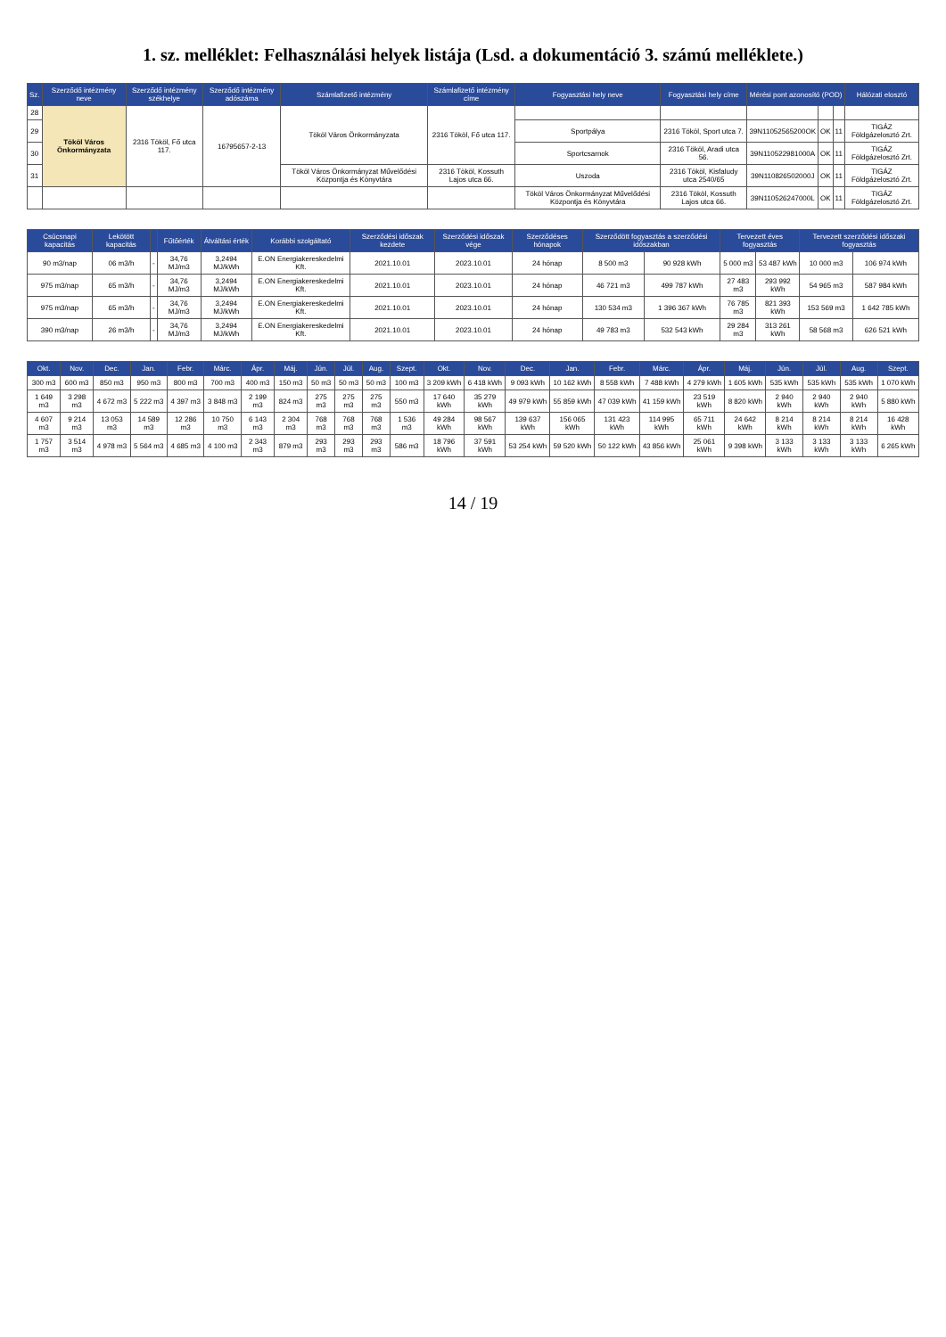1. sz. melléklet: Felhasználási helyek listája (Lsd. a dokumentáció 3. számú melléklete.)
| Sz. | Szerződő intézmény neve | Szerződő intézmény székhelye | Szerződő intézmény adószáma | Számlafizető intézmény | Számlafizető intézmény címe | Fogyasztási hely neve | Fogyasztási hely címe | Mérési pont azonosító (POD) | | | Hálózati elosztó |
| --- | --- | --- | --- | --- | --- | --- | --- | --- | --- | --- | --- |
| 28 | Tököl Város Önkormányzata | 2316 Tököl, Fő utca 117. | 16795657-2-13 | Tököl Város Önkormányzata | 2316 Tököl, Fő utca 117. | | | | | | |
| 29 | | | | | | Sportpálya | 2316 Tököl, Sport utca 7. | 39N11052565200OK | OK | 11 | TIGÁZ Földgázelosztó Zrt. |
| 30 | | | | | | Sportcsarnok | 2316 Tököl, Aradi utca 56. | 39N110522981000A | OK | 11 | TIGÁZ Földgázelosztó Zrt. |
| 31 | | | | Tököl Város Önkormányzat Művelődési Központja és Könyvtára | 2316 Tököl, Kossuth Lajos utca 66. | Uszoda | 2316 Tököl, Kisfaludy utca 2540/65 | 39N110826502000J | OK | 11 | TIGÁZ Földgázelosztó Zrt. |
| | | | | | | Tököl Város Önkormányzat Művelődési Központja és Könyvtára | 2316 Tököl, Kossuth Lajos utca 66. | 39N110526247000L | OK | 11 | TIGÁZ Földgázelosztó Zrt. |
| Csúcsnapi kapacitás | Lekötött kapacitás | | Fűtőérték | Átváltási érték | Korábbi szolgáltató | Szerződési időszak kezdete | Szerződési időszak vége | Szerződéses hónapok | Szerződött fogyasztás a szerződési időszakban | | Tervezett éves fogyasztás | | Tervezett szerződési időszaki fogyasztás | |
| --- | --- | --- | --- | --- | --- | --- | --- | --- | --- | --- | --- | --- | --- | --- |
| 90 m3/nap | 06 m3/h | - | 34,76 MJ/m3 | 3,2494 MJ/kWh | E.ON Energiakereskedelmi Kft. | 2021.10.01 | 2023.10.01 | 24 hónap | 8 500 m3 | 90 928 kWh | 5 000 m3 | 53 487 kWh | 10 000 m3 | 106 974 kWh |
| 975 m3/nap | 65 m3/h | - | 34,76 MJ/m3 | 3,2494 MJ/kWh | E.ON Energiakereskedelmi Kft. | 2021.10.01 | 2023.10.01 | 24 hónap | 46 721 m3 | 499 787 kWh | 27 483 m3 | 293 992 kWh | 54 965 m3 | 587 984 kWh |
| 975 m3/nap | 65 m3/h | - | 34,76 MJ/m3 | 3,2494 MJ/kWh | E.ON Energiakereskedelmi Kft. | 2021.10.01 | 2023.10.01 | 24 hónap | 130 534 m3 | 1 396 367 kWh | 76 785 m3 | 821 393 kWh | 153 569 m3 | 1 642 785 kWh |
| 390 m3/nap | 26 m3/h | - | 34,76 MJ/m3 | 3,2494 MJ/kWh | E.ON Energiakereskedelmi Kft. | 2021.10.01 | 2023.10.01 | 24 hónap | 49 783 m3 | 532 543 kWh | 29 284 m3 | 313 261 kWh | 58 568 m3 | 626 521 kWh |
| Okt. | Nov. | Dec. | Jan. | Febr. | Márc. | Ápr. | Máj. | Jún. | Júl. | Aug. | Szept. | Okt. | Nov. | Dec. | Jan. | Febr. | Márc. | Ápr. | Máj. | Jún. | Júl. | Aug. | Szept. |
| --- | --- | --- | --- | --- | --- | --- | --- | --- | --- | --- | --- | --- | --- | --- | --- | --- | --- | --- | --- | --- | --- | --- | --- |
| 300 m3 | 600 m3 | 850 m3 | 950 m3 | 800 m3 | 700 m3 | 400 m3 | 150 m3 | 50 m3 | 50 m3 | 50 m3 | 100 m3 | 3 209 kWh | 6 418 kWh | 9 093 kWh | 10 162 kWh | 8 558 kWh | 7 488 kWh | 4 279 kWh | 1 605 kWh | 535 kWh | 535 kWh | 535 kWh | 1 070 kWh |
| 1 649 m3 | 3 298 m3 | 4 672 m3 | 5 222 m3 | 4 397 m3 | 3 848 m3 | 2 199 m3 | 824 m3 | 275 m3 | 275 m3 | 275 m3 | 550 m3 | 17 640 kWh | 35 279 kWh | 49 979 kWh | 55 859 kWh | 47 039 kWh | 41 159 kWh | 23 519 kWh | 8 820 kWh | 2 940 kWh | 2 940 kWh | 2 940 kWh | 5 880 kWh |
| 4 607 m3 | 9 214 m3 | 13 053 m3 | 14 589 m3 | 12 286 m3 | 10 750 m3 | 6 143 m3 | 2 304 m3 | 768 m3 | 768 m3 | 768 m3 | 1 536 m3 | 49 284 kWh | 98 567 kWh | 139 637 kWh | 156 065 kWh | 131 423 kWh | 114 995 kWh | 65 711 kWh | 24 642 kWh | 8 214 kWh | 8 214 kWh | 8 214 kWh | 16 428 kWh |
| 1 757 m3 | 3 514 m3 | 4 978 m3 | 5 564 m3 | 4 685 m3 | 4 100 m3 | 2 343 m3 | 879 m3 | 293 m3 | 293 m3 | 293 m3 | 586 m3 | 18 796 kWh | 37 591 kWh | 53 254 kWh | 59 520 kWh | 50 122 kWh | 43 856 kWh | 25 061 kWh | 9 398 kWh | 3 133 kWh | 3 133 kWh | 3 133 kWh | 6 265 kWh |
14 / 19